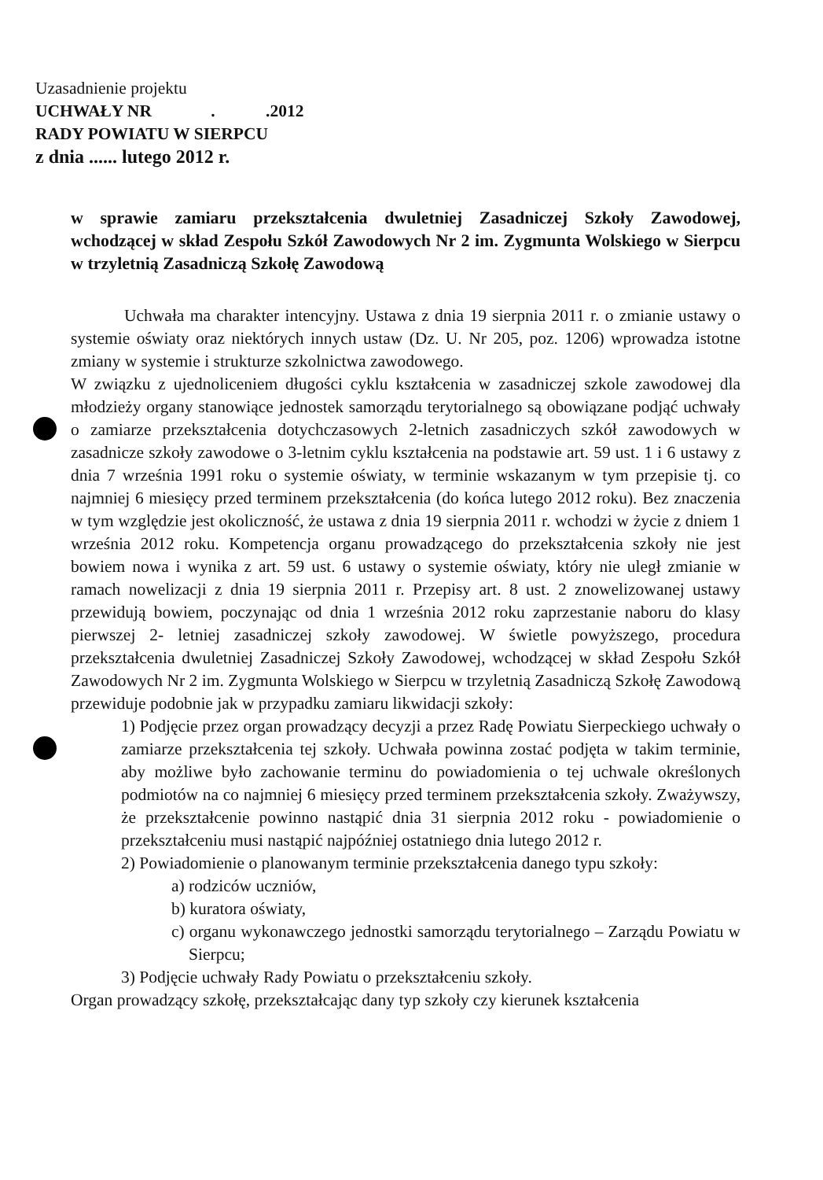Uzasadnienie projektu
UCHWAŁY NR . .2012
RADY POWIATU W SIERPCU
z dnia ...... lutego 2012 r.
w sprawie zamiaru przekształcenia dwuletniej Zasadniczej Szkoły Zawodowej, wchodzącej w skład Zespołu Szkół Zawodowych Nr 2 im. Zygmunta Wolskiego w Sierpcu w trzyletnią Zasadniczą Szkołę Zawodową
Uchwała ma charakter intencyjny. Ustawa z dnia 19 sierpnia 2011 r. o zmianie ustawy o systemie oświaty oraz niektórych innych ustaw (Dz. U. Nr 205, poz. 1206) wprowadza istotne zmiany w systemie i strukturze szkolnictwa zawodowego.
W związku z ujednoliceniem długości cyklu kształcenia w zasadniczej szkole zawodowej dla młodzieży organy stanowiące jednostek samorządu terytorialnego są obowiązane podjąć uchwały o zamiarze przekształcenia dotychczasowych 2-letnich zasadniczych szkół zawodowych w zasadnicze szkoły zawodowe o 3-letnim cyklu kształcenia na podstawie art. 59 ust. 1 i 6 ustawy z dnia 7 września 1991 roku o systemie oświaty, w terminie wskazanym w tym przepisie tj. co najmniej 6 miesięcy przed terminem przekształcenia (do końca lutego 2012 roku). Bez znaczenia w tym względzie jest okoliczność, że ustawa z dnia 19 sierpnia 2011 r. wchodzi w życie z dniem 1 września 2012 roku. Kompetencja organu prowadzącego do przekształcenia szkoły nie jest bowiem nowa i wynika z art. 59 ust. 6 ustawy o systemie oświaty, który nie uległ zmianie w ramach nowelizacji z dnia 19 sierpnia 2011 r. Przepisy art. 8 ust. 2 znowelizowanej ustawy przewidują bowiem, poczynając od dnia 1 września 2012 roku zaprzestanie naboru do klasy pierwszej 2- letniej zasadniczej szkoły zawodowej. W świetle powyższego, procedura przekształcenia dwuletniej Zasadniczej Szkoły Zawodowej, wchodzącej w skład Zespołu Szkół Zawodowych Nr 2 im. Zygmunta Wolskiego w Sierpcu w trzyletnią Zasadniczą Szkołę Zawodową przewiduje podobnie jak w przypadku zamiaru likwidacji szkoły:
1) Podjęcie przez organ prowadzący decyzji a przez Radę Powiatu Sierpeckiego uchwały o zamiarze przekształcenia tej szkoły. Uchwała powinna zostać podjęta w takim terminie, aby możliwe było zachowanie terminu do powiadomienia o tej uchwale określonych podmiotów na co najmniej 6 miesięcy przed terminem przekształcenia szkoły. Zważywszy, że przekształcenie powinno nastąpić dnia 31 sierpnia 2012 roku - powiadomienie o przekształceniu musi nastąpić najpóźniej ostatniego dnia lutego 2012 r.
2) Powiadomienie o planowanym terminie przekształcenia danego typu szkoły:
a) rodziców uczniów,
b) kuratora oświaty,
c) organu wykonawczego jednostki samorządu terytorialnego – Zarządu Powiatu w Sierpcu;
3) Podjęcie uchwały Rady Powiatu o przekształceniu szkoły.
Organ prowadzący szkołę, przekształcając dany typ szkoły czy kierunek kształcenia